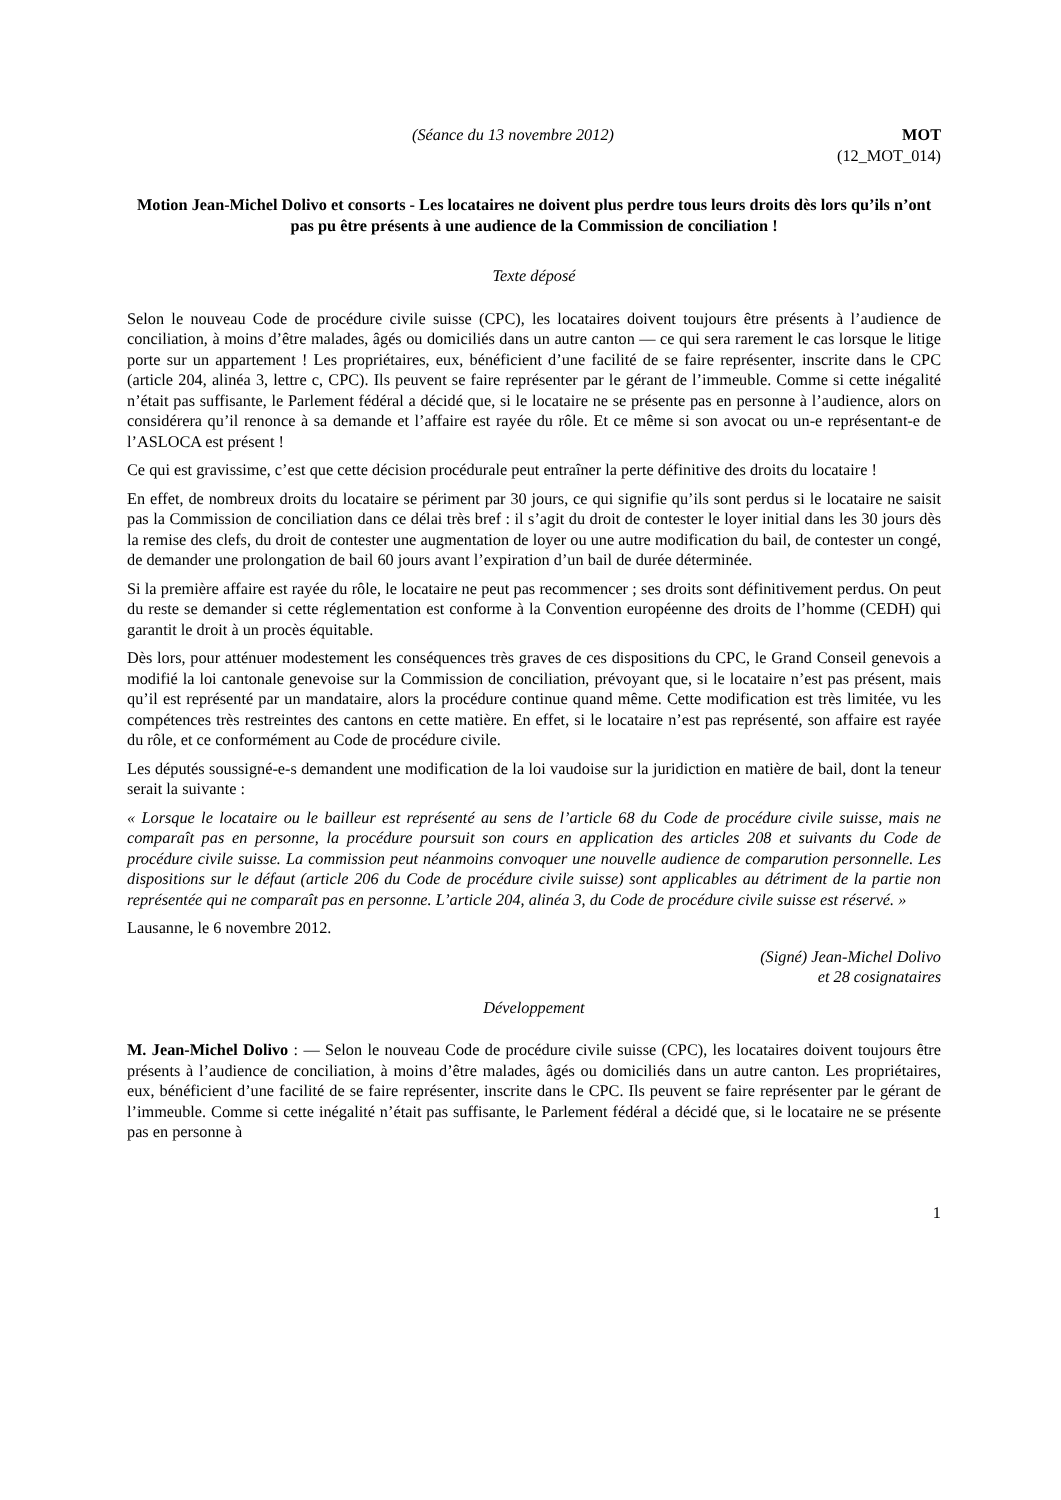(Séance du 13 novembre 2012) MOT
(12_MOT_014)
Motion Jean-Michel Dolivo et consorts - Les locataires ne doivent plus perdre tous leurs droits dès lors qu’ils n’ont pas pu être présents à une audience de la Commission de conciliation !
Texte déposé
Selon le nouveau Code de procédure civile suisse (CPC), les locataires doivent toujours être présents à l’audience de conciliation, à moins d’être malades, âgés ou domiciliés dans un autre canton — ce qui sera rarement le cas lorsque le litige porte sur un appartement ! Les propriétaires, eux, bénéficient d’une facilité de se faire représenter, inscrite dans le CPC (article 204, alinéa 3, lettre c, CPC). Ils peuvent se faire représenter par le gérant de l’immeuble. Comme si cette inégalité n’était pas suffisante, le Parlement fédéral a décidé que, si le locataire ne se présente pas en personne à l’audience, alors on considérera qu’il renonce à sa demande et l’affaire est rayée du rôle. Et ce même si son avocat ou un-e représentant-e de l’ASLOCA est présent !
Ce qui est gravissime, c’est que cette décision procédurale peut entraîner la perte définitive des droits du locataire !
En effet, de nombreux droits du locataire se périment par 30 jours, ce qui signifie qu’ils sont perdus si le locataire ne saisit pas la Commission de conciliation dans ce délai très bref : il s’agit du droit de contester le loyer initial dans les 30 jours dès la remise des clefs, du droit de contester une augmentation de loyer ou une autre modification du bail, de contester un congé, de demander une prolongation de bail 60 jours avant l’expiration d’un bail de durée déterminée.
Si la première affaire est rayée du rôle, le locataire ne peut pas recommencer ; ses droits sont définitivement perdus. On peut du reste se demander si cette réglementation est conforme à la Convention européenne des droits de l’homme (CEDH) qui garantit le droit à un procès équitable.
Dès lors, pour atténuer modestement les conséquences très graves de ces dispositions du CPC, le Grand Conseil genevois a modifié la loi cantonale genevoise sur la Commission de conciliation, prévoyant que, si le locataire n’est pas présent, mais qu’il est représenté par un mandataire, alors la procédure continue quand même. Cette modification est très limitée, vu les compétences très restreintes des cantons en cette matière. En effet, si le locataire n’est pas représenté, son affaire est rayée du rôle, et ce conformément au Code de procédure civile.
Les députés soussigné-e-s demandent une modification de la loi vaudoise sur la juridiction en matière de bail, dont la teneur serait la suivante :
« Lorsque le locataire ou le bailleur est représenté au sens de l’article 68 du Code de procédure civile suisse, mais ne comparaît pas en personne, la procédure poursuit son cours en application des articles 208 et suivants du Code de procédure civile suisse. La commission peut néanmoins convoquer une nouvelle audience de comparution personnelle. Les dispositions sur le défaut (article 206 du Code de procédure civile suisse) sont applicables au détriment de la partie non représentée qui ne comparaît pas en personne. L’article 204, alinéa 3, du Code de procédure civile suisse est réservé. »
Lausanne, le 6 novembre 2012.
(Signé) Jean-Michel Dolivo
et 28 cosignataires
Développement
M. Jean-Michel Dolivo : — Selon le nouveau Code de procédure civile suisse (CPC), les locataires doivent toujours être présents à l’audience de conciliation, à moins d’être malades, âgés ou domiciliés dans un autre canton. Les propriétaires, eux, bénéficient d’une facilité de se faire représenter, inscrite dans le CPC. Ils peuvent se faire représenter par le gérant de l’immeuble. Comme si cette inégalité n’était pas suffisante, le Parlement fédéral a décidé que, si le locataire ne se présente pas en personne à
1